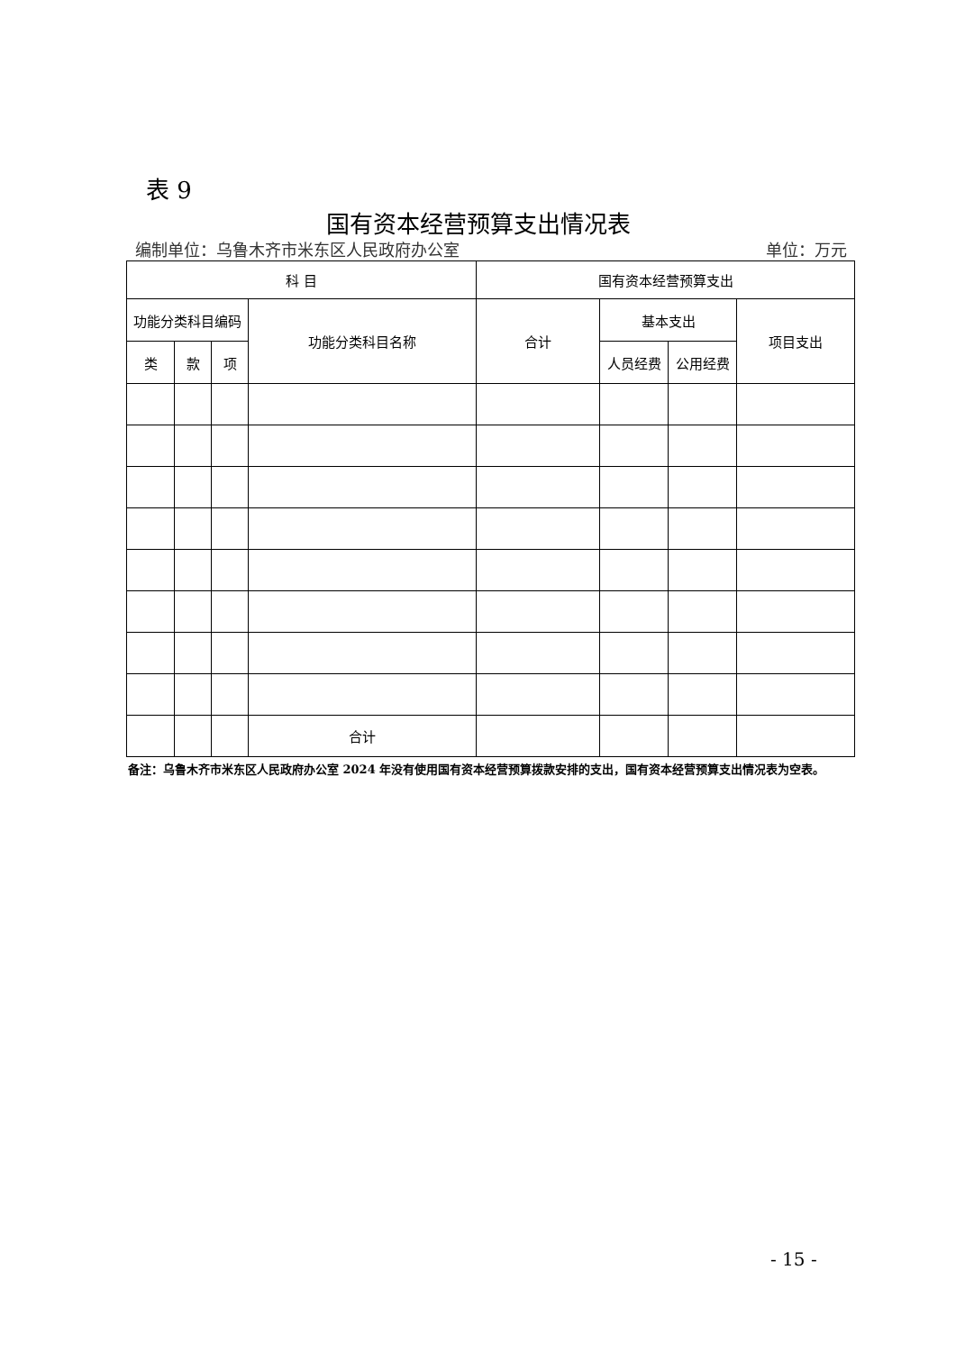表 9
国有资本经营预算支出情况表
编制单位：乌鲁木齐市米东区人民政府办公室 单位：万元
| 科 目 | | | | 国有资本经营预算支出 | | | |
| --- | --- | --- | --- | --- | --- | --- | --- |
| 功能分类科目编码 | | | 功能分类科目名称 | 合计 | 基本支出 | | 项目支出 |
| 类 | 款 | 项 | | | 人员经费 | 公用经费 | |
| | | | 合计 | | | | |
备注：乌鲁木齐市米东区人民政府办公室 2024 年没有使用国有资本经营预算拨款安排的支出，国有资本经营预算支出情况表为空表。
- 15 -